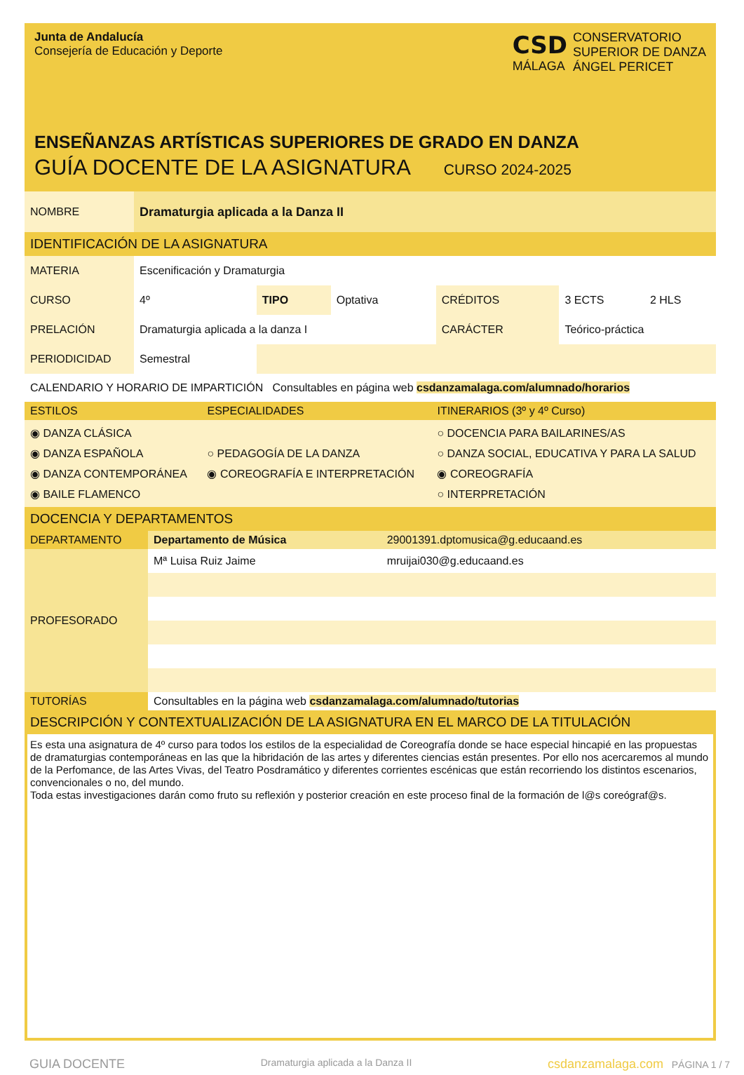Junta de Andalucía
Consejería de Educación y Deporte
CSD
MÁLAGA
CONSERVATORIO
SUPERIOR DE DANZA
ÁNGEL PERICET
ENSEÑANZAS ARTÍSTICAS SUPERIORES DE GRADO EN DANZA
GUÍA DOCENTE DE LA ASIGNATURA CURSO 2024-2025
| NOMBRE | Dramaturgia aplicada a la Danza II |
IDENTIFICACIÓN DE LA ASIGNATURA
| MATERIA | Escenificación y Dramaturgia | | | | | |
| CURSO | 4º | TIPO | Optativa | CRÉDITOS | 3 ECTS | 2 HLS |
| PRELACIÓN | Dramaturgia aplicada a la danza I | | | CARÁCTER | Teórico-práctica | |
| PERIODICIDAD | Semestral | | | | | |
| CALENDARIO Y HORARIO DE IMPARTICIÓN Consultables en página web csdanzamalaga.com/alumnado/horarios |
| ESTILOS | ESPECIALIDADES | ITINERARIOS (3º y 4º Curso) |
| ◉ DANZA CLÁSICA ◉ DANZA ESPAÑOLA ◉ DANZA CONTEMPORÁNEA ◉ BAILE FLAMENCO | ○ PEDAGOGÍA DE LA DANZA ◉ COREOGRAFÍA E INTERPRETACIÓN | ○ DOCENCIA PARA BAILARINES/AS ○ DANZA SOCIAL, EDUCATIVA Y PARA LA SALUD ◉ COREOGRAFÍA ○ INTERPRETACIÓN |
DOCENCIA Y DEPARTAMENTOS
| DEPARTAMENTO | Departamento de Música | 29001391.dptomusica@g.educaand.es |
| PROFESORADO | Mª Luisa Ruiz Jaime | mruijai030@g.educaand.es |
| TUTORÍAS | Consultables en la página web csdanzamalaga.com/alumnado/tutorias | |
DESCRIPCIÓN Y CONTEXTUALIZACIÓN DE LA ASIGNATURA EN EL MARCO DE LA TITULACIÓN
Es esta una asignatura de 4º curso para todos los estilos de la especialidad de Coreografía donde se hace especial hincapié en las propuestas de dramaturgias contemporáneas en las que la hibridación de las artes y diferentes ciencias están presentes. Por ello nos acercaremos al mundo de la Perfomance, de las Artes Vivas, del Teatro Posdramático y diferentes corrientes escénicas que están recorriendo los distintos escenarios, convencionales o no, del mundo.
Toda estas investigaciones darán como fruto su reflexión y posterior creación en este proceso final de la formación de l@s coreógraf@s.
GUIA DOCENTE Dramaturgia aplicada a la Danza II csdanzamalaga.com PÁGINA 1 / 7